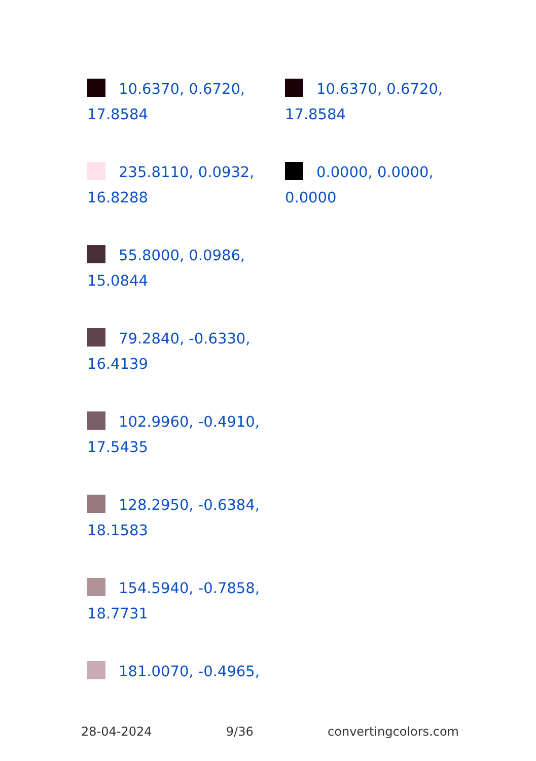10.6370, 0.6720,
17.8584
235.8110, 0.0932,
16.8288
55.8000, 0.0986,
15.0844
79.2840, -0.6330,
16.4139
102.9960, -0.4910,
17.5435
128.2950, -0.6384,
18.1583
154.5940, -0.7858,
18.7731
181.0070, -0.4965,
10.6370, 0.6720,
17.8584
0.0000, 0.0000,
0.0000
28-04-2024 9/36 convertingcolors.com